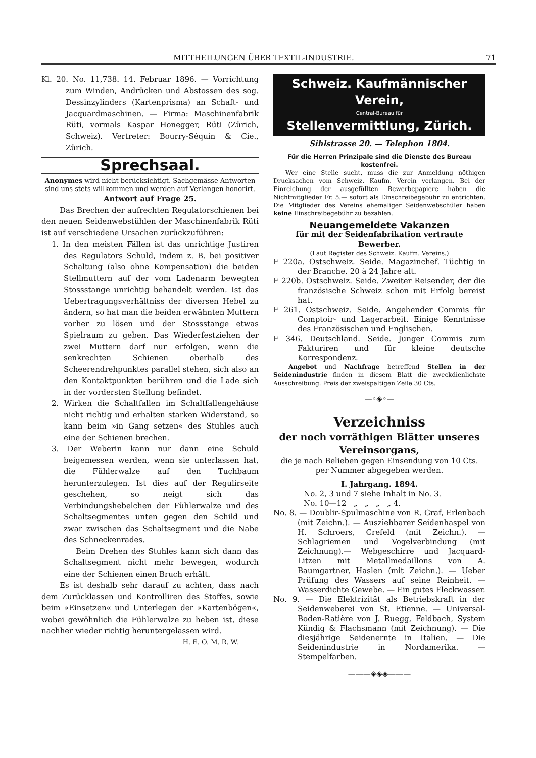MITTHEILUNGEN ÜBER TEXTIL-INDUSTRIE. 71
Kl. 20. No. 11,738. 14. Februar 1896. — Vorrichtung zum Winden, Andrücken und Abstossen des sog. Dessinzylinders (Kartenprisma) an Schaft- und Jacquardmaschinen. — Firma: Maschinenfabrik Rüti, vormals Kaspar Honegger, Rüti (Zürich, Schweiz). Vertreter: Bourry-Séquin & Cie., Zürich.
Sprechsaal.
Anonymes wird nicht berücksichtigt. Sachgemässe Antworten sind uns stets willkommen und werden auf Verlangen honorirt.
Antwort auf Frage 25.
Das Brechen der aufrechten Regulatorschienen bei den neuen Seidenwebstühlen der Maschinenfabrik Rüti ist auf verschiedene Ursachen zurückzuführen:
1. In den meisten Fällen ist das unrichtige Justiren des Regulators Schuld, indem z. B. bei positiver Schaltung (also ohne Kompensation) die beiden Stellmuttern auf der vom Ladenarm bewegten Stossstange unrichtig behandelt werden. Ist das Uebertragungsverhältniss der diversen Hebel zu ändern, so hat man die beiden erwähnten Muttern vorher zu lösen und der Stossstange etwas Spielraum zu geben. Das Wiederfestziehen der zwei Muttern darf nur erfolgen, wenn die senkrechten Schienen oberhalb des Scheerendrehpunktes parallel stehen, sich also an den Kontaktpunkten berühren und die Lade sich in der vordersten Stellung befindet.
2. Wirken die Schaltfallen im Schaltfallengehäuse nicht richtig und erhalten starken Widerstand, so kann beim »in Gang setzen« des Stuhles auch eine der Schienen brechen.
3. Der Weberin kann nur dann eine Schuld beigemessen werden, wenn sie unterlassen hat, die Fühlerwalze auf den Tuchbaum herunterzulegen. Ist dies auf der Regulirseite geschehen, so neigt sich das Verbindungshebelchen der Fühlerwalze und des Schaltsegmentes unten gegen den Schild und zwar zwischen das Schaltsegment und die Nabe des Schneckenrades.
Beim Drehen des Stuhles kann sich dann das Schaltsegment nicht mehr bewegen, wodurch eine der Schienen einen Bruch erhält.
Es ist deshalb sehr darauf zu achten, dass nach dem Zurücklassen und Kontrolliren des Stoffes, sowie beim »Einsetzen« und Unterlegen der »Kartenbögen«, wobei gewöhnlich die Fühlerwalze zu heben ist, diese nachher wieder richtig heruntergelassen wird.
H. E. O. M. R. W.
Schweiz. Kaufmännischer Verein,
Central-Bureau für
Stellenvermittlung, Zürich.
Sihlstrasse 20. — Telephon 1804.
Für die Herren Prinzipale sind die Dienste des Bureau kostenfrei.
Wer eine Stelle sucht, muss die zur Anmeldung nöthigen Drucksachen vom Schweiz. Kaufm. Verein verlangen. Bei der Einreichung der ausgefüllten Bewerbepapiere haben die Nichtmitglieder Fr. 5.— sofort als Einschreibegebühr zu entrichten. Die Mitglieder des Vereins ehemaliger Seidenwebschüler haben keine Einschreibegebühr zu bezahlen.
Neuangemeldete Vakanzen
für mit der Seidenfabrikation vertraute Bewerber.
(Laut Register des Schweiz. Kaufm. Vereins.)
F 220a. Ostschweiz. Seide. Magazinchef. Tüchtig in der Branche. 20 à 24 Jahre alt.
F 220b. Ostschweiz. Seide. Zweiter Reisender, der die französische Schweiz schon mit Erfolg bereist hat.
F 261. Ostschweiz. Seide. Angehender Commis für Comptoir- und Lagerarbeit. Einige Kenntnisse des Französischen und Englischen.
F 346. Deutschland. Seide. Junger Commis zum Fakturiren und für kleine deutsche Korrespondenz.
Angebot und Nachfrage betreffend Stellen in der Seidenindustrie finden in diesem Blatt die zweckdienlichste Ausschreibung. Preis der zweispaltigen Zeile 30 Cts.
—◦◈◦—
Verzeichniss
der noch vorräthigen Blätter unseres Vereinsorgans,
die je nach Belieben gegen Einsendung von 10 Cts. per Nummer abgegeben werden.
I. Jahrgang. 1894.
No. 2, 3 und 7 siehe Inhalt in No. 3.
No. 10—12 „ „ „ „ 4.
No. 8. — Doublir-Spulmaschine von R. Graf, Erlenbach (mit Zeichn.). — Ausziehbarer Seidenhaspel von H. Schroers, Crefeld (mit Zeichn.). — Schlagriemen und Vogelverbindung (mit Zeichnung).— Webgeschirre und Jacquard-Litzen mit Metallmedaillons von A. Baumgartner, Haslen (mit Zeichn.). — Ueber Prüfung des Wassers auf seine Reinheit. — Wasserdichte Gewebe. — Ein gutes Fleckwasser.
No. 9. — Die Elektrizität als Betriebskraft in der Seidenweberei von St. Etienne. — Universal-Boden-Ratière von J. Ruegg, Feldbach, System Kündig & Flachsmann (mit Zeichnung). — Die diesjährige Seidenernte in Italien. — Die Seidenindustrie in Nordamerika. — Stempelfarben.
———◈◈◈———